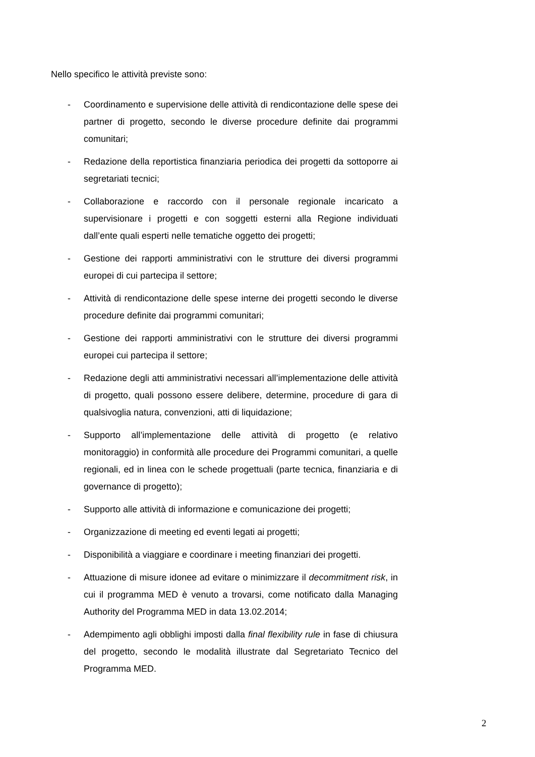Nello specifico le attività previste sono:
- Coordinamento e supervisione delle attività di rendicontazione delle spese dei partner di progetto, secondo le diverse procedure definite dai programmi comunitari;
- Redazione della reportistica finanziaria periodica dei progetti da sottoporre ai segretariati tecnici;
- Collaborazione e raccordo con il personale regionale incaricato a supervisionare i progetti e con soggetti esterni alla Regione individuati dall’ente quali esperti nelle tematiche oggetto dei progetti;
- Gestione dei rapporti amministrativi con le strutture dei diversi programmi europei di cui partecipa il settore;
- Attività di rendicontazione delle spese interne dei progetti secondo le diverse procedure definite dai programmi comunitari;
- Gestione dei rapporti amministrativi con le strutture dei diversi programmi europei cui partecipa il settore;
- Redazione degli atti amministrativi necessari all’implementazione delle attività di progetto, quali possono essere delibere, determine, procedure di gara di qualsivoglia natura, convenzioni, atti di liquidazione;
- Supporto all’implementazione delle attività di progetto (e relativo monitoraggio) in conformità alle procedure dei Programmi comunitari, a quelle regionali, ed in linea con le schede progettuali (parte tecnica, finanziaria e di governance di progetto);
- Supporto alle attività di informazione e comunicazione dei progetti;
- Organizzazione di meeting ed eventi legati ai progetti;
- Disponibilità a viaggiare e coordinare i meeting finanziari dei progetti.
- Attuazione di misure idonee ad evitare o minimizzare il decommitment risk, in cui il programma MED è venuto a trovarsi, come notificato dalla Managing Authority del Programma MED in data 13.02.2014;
- Adempimento agli obblighi imposti dalla final flexibility rule in fase di chiusura del progetto, secondo le modalità illustrate dal Segretariato Tecnico del Programma MED.
2